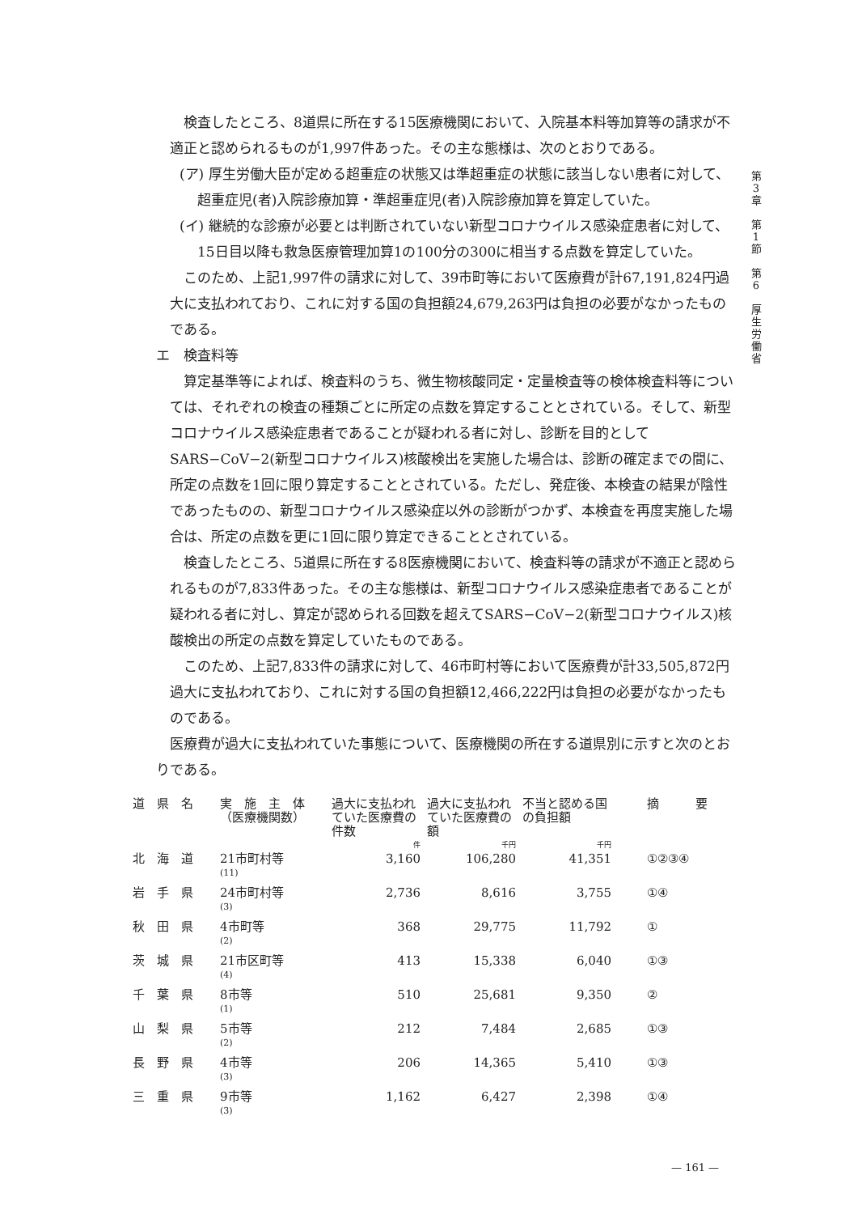第
3
章
第
1
節
第
6
厚
生
労
働
省
検査したところ、8道県に所在する15医療機関において、入院基本料等加算等の請求が不適正と認められるものが1,997件あった。その主な態様は、次のとおりである。
(ア) 厚生労働大臣が定める超重症の状態又は準超重症の状態に該当しない患者に対して、超重症児(者)入院診療加算・準超重症児(者)入院診療加算を算定していた。
(イ) 継続的な診療が必要とは判断されていない新型コロナウイルス感染症患者に対して、15日目以降も救急医療管理加算1の100分の300に相当する点数を算定していた。
このため、上記1,997件の請求に対して、39市町等において医療費が計67,191,824円過大に支払われており、これに対する国の負担額24,679,263円は負担の必要がなかったものである。
エ　検査料等
算定基準等によれば、検査料のうち、微生物核酸同定・定量検査等の検体検査料等については、それぞれの検査の種類ごとに所定の点数を算定することとされている。そして、新型コロナウイルス感染症患者であることが疑われる者に対し、診断を目的としてSARS−CoV−2(新型コロナウイルス)核酸検出を実施した場合は、診断の確定までの間に、所定の点数を1回に限り算定することとされている。ただし、発症後、本検査の結果が陰性であったものの、新型コロナウイルス感染症以外の診断がつかず、本検査を再度実施した場合は、所定の点数を更に1回に限り算定できることとされている。
検査したところ、5道県に所在する8医療機関において、検査料等の請求が不適正と認められるものが7,833件あった。その主な態様は、新型コロナウイルス感染症患者であることが疑われる者に対し、算定が認められる回数を超えてSARS−CoV−2(新型コロナウイルス)核酸検出の所定の点数を算定していたものである。
このため、上記7,833件の請求に対して、46市町村等において医療費が計33,505,872円過大に支払われており、これに対する国の負担額12,466,222円は負担の必要がなかったものである。
医療費が過大に支払われていた事態について、医療機関の所在する道県別に示すと次のとおりである。
| 道 県 名 | 実 施 主 体 （医療機関数） | 過大に支払われていた医療費の件数 | 過大に支払われていた医療費の額 | 不当と認める国の負担額 | 摘 要 |
| --- | --- | --- | --- | --- | --- |
| | | 件 | 千円 | 千円 | |
| 北 海 道 | 21市町村等 (11) | 3,160 | 106,280 | 41,351 | ①②③④ |
| 岩 手 県 | 24市町村等 (3) | 2,736 | 8,616 | 3,755 | ①④ |
| 秋 田 県 | 4市町等 (2) | 368 | 29,775 | 11,792 | ① |
| 茨 城 県 | 21市区町等 (4) | 413 | 15,338 | 6,040 | ①③ |
| 千 葉 県 | 8市等 (1) | 510 | 25,681 | 9,350 | ② |
| 山 梨 県 | 5市等 (2) | 212 | 7,484 | 2,685 | ①③ |
| 長 野 県 | 4市等 (3) | 206 | 14,365 | 5,410 | ①③ |
| 三 重 県 | 9市等 (3) | 1,162 | 6,427 | 2,398 | ①④ |
— 161 —